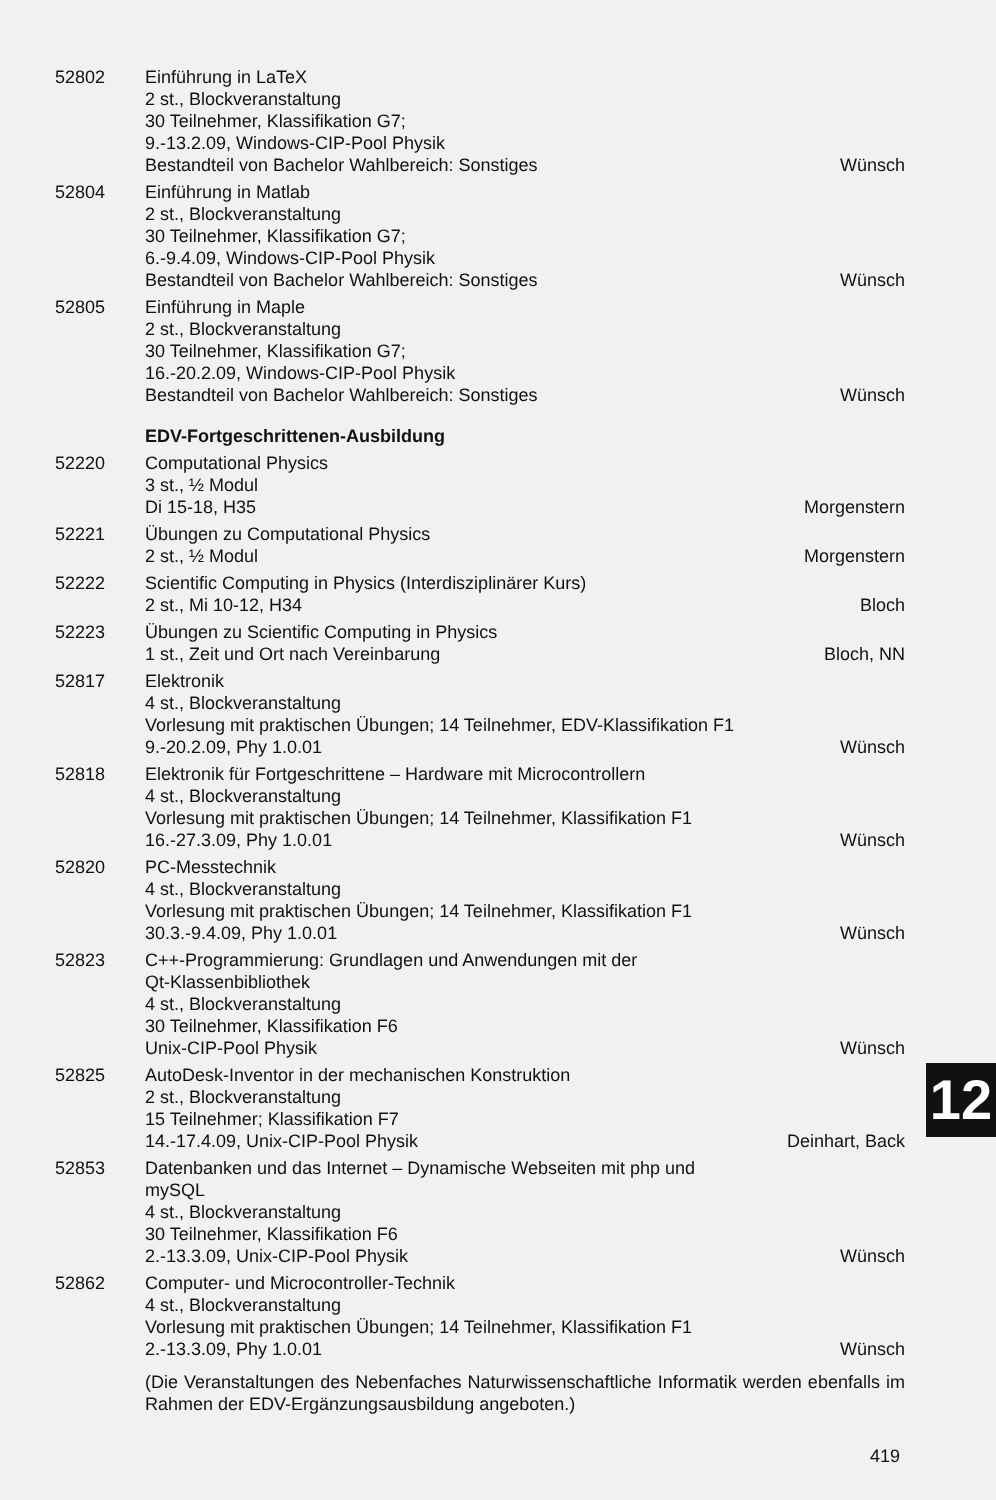| 52802 | Einführung in LaTeX 2 st., Blockveranstaltung 30 Teilnehmer, Klassifikation G7; 9.-13.2.09, Windows-CIP-Pool Physik Bestandteil von Bachelor Wahlbereich: Sonstiges | Wünsch |
| 52804 | Einführung in Matlab 2 st., Blockveranstaltung 30 Teilnehmer, Klassifikation G7; 6.-9.4.09, Windows-CIP-Pool Physik Bestandteil von Bachelor Wahlbereich: Sonstiges | Wünsch |
| 52805 | Einführung in Maple 2 st., Blockveranstaltung 30 Teilnehmer, Klassifikation G7; 16.-20.2.09, Windows-CIP-Pool Physik Bestandteil von Bachelor Wahlbereich: Sonstiges | Wünsch |
| | EDV-Fortgeschrittenen-Ausbildung | |
| 52220 | Computational Physics 3 st., ½ Modul Di 15-18, H35 | Morgenstern |
| 52221 | Übungen zu Computational Physics 2 st., ½ Modul | Morgenstern |
| 52222 | Scientific Computing in Physics (Interdisziplinärer Kurs) 2 st., Mi 10-12, H34 | Bloch |
| 52223 | Übungen zu Scientific Computing in Physics 1 st., Zeit und Ort nach Vereinbarung | Bloch, NN |
| 52817 | Elektronik 4 st., Blockveranstaltung Vorlesung mit praktischen Übungen; 14 Teilnehmer, EDV-Klassifikation F1 9.-20.2.09, Phy 1.0.01 | Wünsch |
| 52818 | Elektronik für Fortgeschrittene – Hardware mit Microcontrollern 4 st., Blockveranstaltung Vorlesung mit praktischen Übungen; 14 Teilnehmer, Klassifikation F1 16.-27.3.09, Phy 1.0.01 | Wünsch |
| 52820 | PC-Messtechnik 4 st., Blockveranstaltung Vorlesung mit praktischen Übungen; 14 Teilnehmer, Klassifikation F1 30.3.-9.4.09, Phy 1.0.01 | Wünsch |
| 52823 | C++-Programmierung: Grundlagen und Anwendungen mit der Qt-Klassenbibliothek 4 st., Blockveranstaltung 30 Teilnehmer, Klassifikation F6 Unix-CIP-Pool Physik | Wünsch |
| 52825 | AutoDesk-Inventor in der mechanischen Konstruktion 2 st., Blockveranstaltung 15 Teilnehmer; Klassifikation F7 14.-17.4.09, Unix-CIP-Pool Physik | Deinhart, Back |
| 52853 | Datenbanken und das Internet – Dynamische Webseiten mit php und mySQL 4 st., Blockveranstaltung 30 Teilnehmer, Klassifikation F6 2.-13.3.09, Unix-CIP-Pool Physik | Wünsch |
| 52862 | Computer- und Microcontroller-Technik 4 st., Blockveranstaltung Vorlesung mit praktischen Übungen; 14 Teilnehmer, Klassifikation F1 2.-13.3.09, Phy 1.0.01 | Wünsch |
| | (Die Veranstaltungen des Nebenfaches Naturwissenschaftliche Informatik werden ebenfalls im Rahmen der EDV-Ergänzungsausbildung angeboten.) | |
12
419